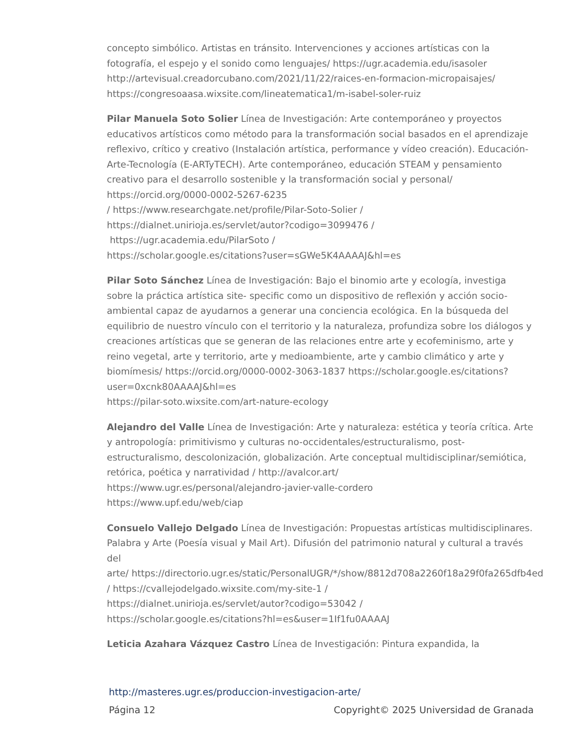concepto simbólico. Artistas en tránsito. Intervenciones y acciones artísticas con la fotografía, el espejo y el sonido como lenguajes/ https://ugr.academia.edu/isasoler
http://artevisual.creadorcubano.com/2021/11/22/raices-en-formacion-micropaisajes/
https://congresoaasa.wixsite.com/lineatematica1/m-isabel-soler-ruiz
Pilar Manuela Soto Solier Línea de Investigación: Arte contemporáneo y proyectos educativos artísticos como método para la transformación social basados en el aprendizaje reflexivo, crítico y creativo (Instalación artística, performance y vídeo creación). Educación-Arte-Tecnología (E-ARTyTECH). Arte contemporáneo, educación STEAM y pensamiento creativo para el desarrollo sostenible y la transformación social y personal/ https://orcid.org/0000-0002-5267-6235
/ https://www.researchgate.net/profile/Pilar-Soto-Solier /
https://dialnet.unirioja.es/servlet/autor?codigo=3099476 /
https://ugr.academia.edu/PilarSoto /
https://scholar.google.es/citations?user=sGWe5K4AAAAJ&hl=es
Pilar Soto Sánchez Línea de Investigación: Bajo el binomio arte y ecología, investiga sobre la práctica artística site- specific como un dispositivo de reflexión y acción socio-ambiental capaz de ayudarnos a generar una conciencia ecológica. En la búsqueda del equilibrio de nuestro vínculo con el territorio y la naturaleza, profundiza sobre los diálogos y creaciones artísticas que se generan de las relaciones entre arte y ecofeminismo, arte y reino vegetal, arte y territorio, arte y medioambiente, arte y cambio climático y arte y biomímesis/ https://orcid.org/0000-0002-3063-1837 https://scholar.google.es/citations?user=0xcnk80AAAAJ&hl=es
https://pilar-soto.wixsite.com/art-nature-ecology
Alejandro del Valle Línea de Investigación: Arte y naturaleza: estética y teoría crítica. Arte y antropología: primitivismo y culturas no-occidentales/estructuralismo, post-estructuralismo, descolonización, globalización. Arte conceptual multidisciplinar/semiótica, retórica, poética y narratividad / http://avalcor.art/
https://www.ugr.es/personal/alejandro-javier-valle-cordero
https://www.upf.edu/web/ciap
Consuelo Vallejo Delgado Línea de Investigación: Propuestas artísticas multidisciplinares. Palabra y Arte (Poesía visual y Mail Art). Difusión del patrimonio natural y cultural a través del
arte/ https://directorio.ugr.es/static/PersonalUGR/*/show/8812d708a2260f18a29f0fa265dfb4ed
/ https://cvallejodelgado.wixsite.com/my-site-1 /
https://dialnet.unirioja.es/servlet/autor?codigo=53042 /
https://scholar.google.es/citations?hl=es&user=1If1fu0AAAAJ
Leticia Azahara Vázquez Castro Línea de Investigación: Pintura expandida, la
http://masteres.ugr.es/produccion-investigacion-arte/
Página 12 Copyright© 2025 Universidad de Granada